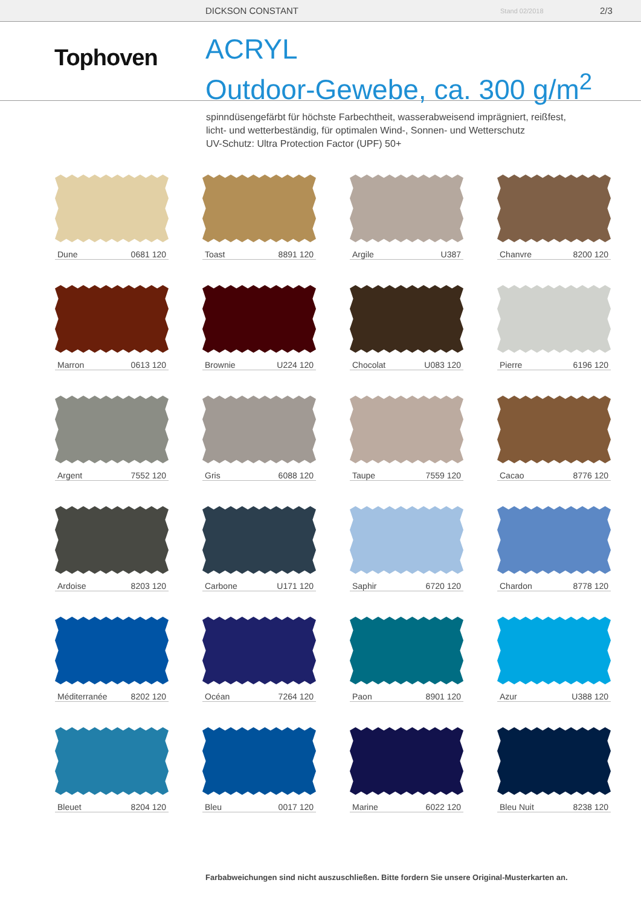DICKSON CONSTANT Stand 02/2018 2/3
Tophoven
ACRYL
Outdoor-Gewebe, ca. 300 g/m<sup>2</sup>
spinndüsengefärbt für höchste Farbechtheit, wasserabweisend imprägniert, reißfest,
licht- und wetterbeständig, für optimalen Wind-, Sonnen- und Wetterschutz
UV-Schutz: Ultra Protection Factor (UPF) 50+
Dune 0681 120
Toast 8891 120
Argile U387
Chanvre 8200 120
Marron 0613 120
Brownie U224 120
Chocolat U083 120
Pierre 6196 120
Argent 7552 120
Gris 6088 120
Taupe 7559 120
Cacao 8776 120
Ardoise 8203 120
Carbone U171 120
Saphir 6720 120
Chardon 8778 120
Méditerranée 8202 120
Océan 7264 120
Paon 8901 120
Azur U388 120
Bleuet 8204 120
Bleu 0017 120
Marine 6022 120
Bleu Nuit 8238 120
Farbabweichungen sind nicht auszuschließen. Bitte fordern Sie unsere Original-Musterkarten an.